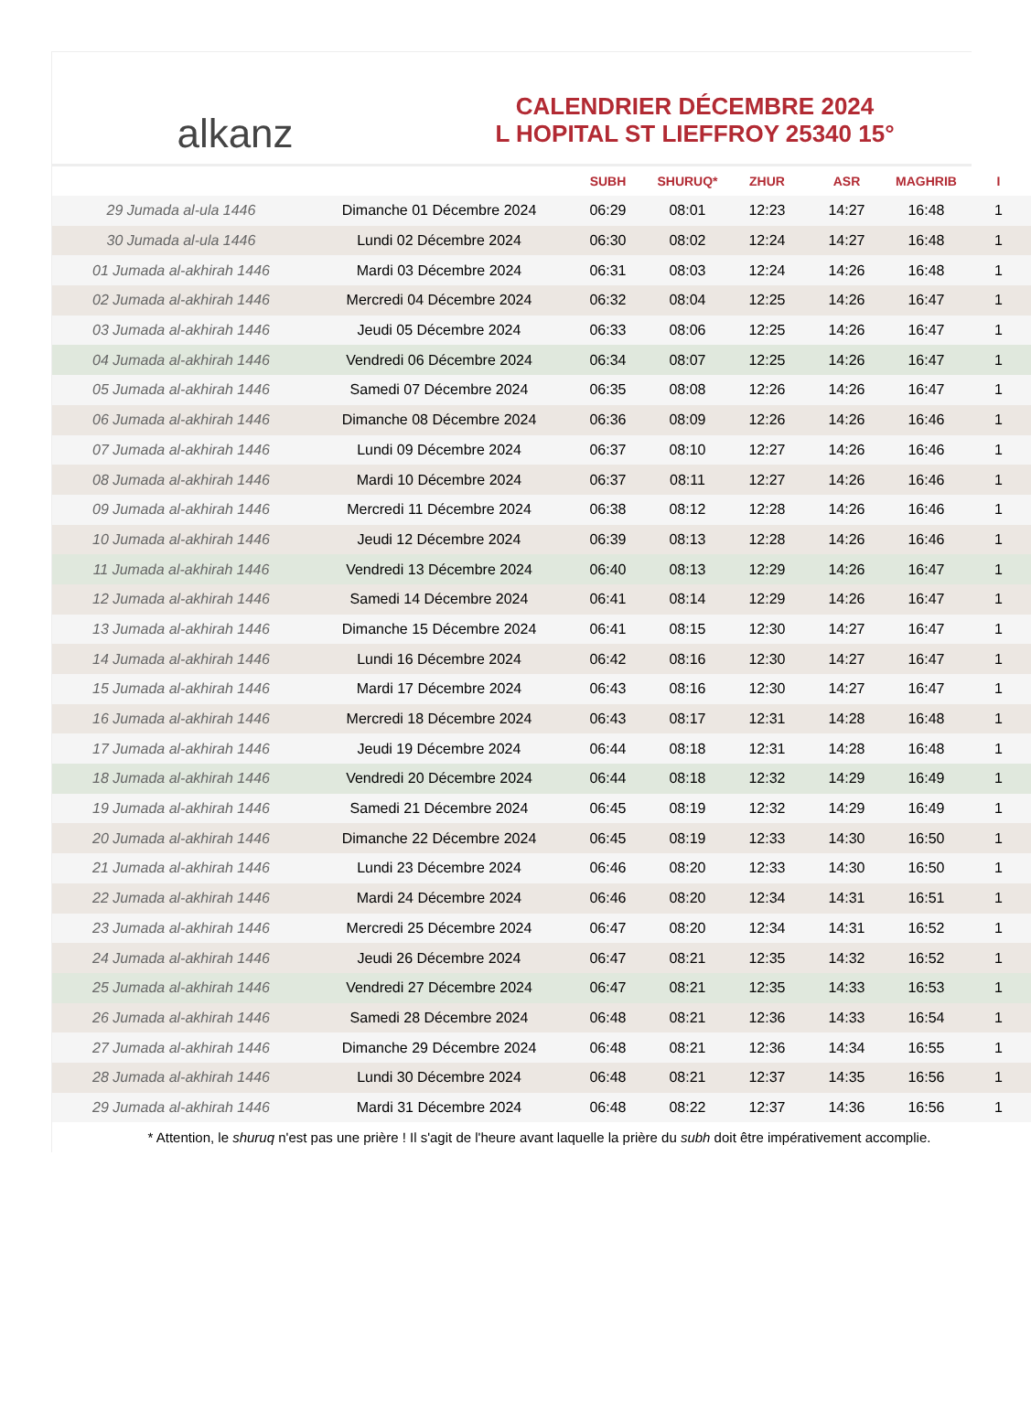alkanz
CALENDRIER DÉCEMBRE 2024
L HOPITAL ST LIEFFROY 25340 15°
| | | SUBH | SHURUQ* | ZHUR | ASR | MAGHRIB | I |
| --- | --- | --- | --- | --- | --- | --- | --- |
| 29 Jumada al-ula 1446 | Dimanche 01 Décembre 2024 | 06:29 | 08:01 | 12:23 | 14:27 | 16:48 | 1 |
| 30 Jumada al-ula 1446 | Lundi 02 Décembre 2024 | 06:30 | 08:02 | 12:24 | 14:27 | 16:48 | 1 |
| 01 Jumada al-akhirah 1446 | Mardi 03 Décembre 2024 | 06:31 | 08:03 | 12:24 | 14:26 | 16:48 | 1 |
| 02 Jumada al-akhirah 1446 | Mercredi 04 Décembre 2024 | 06:32 | 08:04 | 12:25 | 14:26 | 16:47 | 1 |
| 03 Jumada al-akhirah 1446 | Jeudi 05 Décembre 2024 | 06:33 | 08:06 | 12:25 | 14:26 | 16:47 | 1 |
| 04 Jumada al-akhirah 1446 | Vendredi 06 Décembre 2024 | 06:34 | 08:07 | 12:25 | 14:26 | 16:47 | 1 |
| 05 Jumada al-akhirah 1446 | Samedi 07 Décembre 2024 | 06:35 | 08:08 | 12:26 | 14:26 | 16:47 | 1 |
| 06 Jumada al-akhirah 1446 | Dimanche 08 Décembre 2024 | 06:36 | 08:09 | 12:26 | 14:26 | 16:46 | 1 |
| 07 Jumada al-akhirah 1446 | Lundi 09 Décembre 2024 | 06:37 | 08:10 | 12:27 | 14:26 | 16:46 | 1 |
| 08 Jumada al-akhirah 1446 | Mardi 10 Décembre 2024 | 06:37 | 08:11 | 12:27 | 14:26 | 16:46 | 1 |
| 09 Jumada al-akhirah 1446 | Mercredi 11 Décembre 2024 | 06:38 | 08:12 | 12:28 | 14:26 | 16:46 | 1 |
| 10 Jumada al-akhirah 1446 | Jeudi 12 Décembre 2024 | 06:39 | 08:13 | 12:28 | 14:26 | 16:46 | 1 |
| 11 Jumada al-akhirah 1446 | Vendredi 13 Décembre 2024 | 06:40 | 08:13 | 12:29 | 14:26 | 16:47 | 1 |
| 12 Jumada al-akhirah 1446 | Samedi 14 Décembre 2024 | 06:41 | 08:14 | 12:29 | 14:26 | 16:47 | 1 |
| 13 Jumada al-akhirah 1446 | Dimanche 15 Décembre 2024 | 06:41 | 08:15 | 12:30 | 14:27 | 16:47 | 1 |
| 14 Jumada al-akhirah 1446 | Lundi 16 Décembre 2024 | 06:42 | 08:16 | 12:30 | 14:27 | 16:47 | 1 |
| 15 Jumada al-akhirah 1446 | Mardi 17 Décembre 2024 | 06:43 | 08:16 | 12:30 | 14:27 | 16:47 | 1 |
| 16 Jumada al-akhirah 1446 | Mercredi 18 Décembre 2024 | 06:43 | 08:17 | 12:31 | 14:28 | 16:48 | 1 |
| 17 Jumada al-akhirah 1446 | Jeudi 19 Décembre 2024 | 06:44 | 08:18 | 12:31 | 14:28 | 16:48 | 1 |
| 18 Jumada al-akhirah 1446 | Vendredi 20 Décembre 2024 | 06:44 | 08:18 | 12:32 | 14:29 | 16:49 | 1 |
| 19 Jumada al-akhirah 1446 | Samedi 21 Décembre 2024 | 06:45 | 08:19 | 12:32 | 14:29 | 16:49 | 1 |
| 20 Jumada al-akhirah 1446 | Dimanche 22 Décembre 2024 | 06:45 | 08:19 | 12:33 | 14:30 | 16:50 | 1 |
| 21 Jumada al-akhirah 1446 | Lundi 23 Décembre 2024 | 06:46 | 08:20 | 12:33 | 14:30 | 16:50 | 1 |
| 22 Jumada al-akhirah 1446 | Mardi 24 Décembre 2024 | 06:46 | 08:20 | 12:34 | 14:31 | 16:51 | 1 |
| 23 Jumada al-akhirah 1446 | Mercredi 25 Décembre 2024 | 06:47 | 08:20 | 12:34 | 14:31 | 16:52 | 1 |
| 24 Jumada al-akhirah 1446 | Jeudi 26 Décembre 2024 | 06:47 | 08:21 | 12:35 | 14:32 | 16:52 | 1 |
| 25 Jumada al-akhirah 1446 | Vendredi 27 Décembre 2024 | 06:47 | 08:21 | 12:35 | 14:33 | 16:53 | 1 |
| 26 Jumada al-akhirah 1446 | Samedi 28 Décembre 2024 | 06:48 | 08:21 | 12:36 | 14:33 | 16:54 | 1 |
| 27 Jumada al-akhirah 1446 | Dimanche 29 Décembre 2024 | 06:48 | 08:21 | 12:36 | 14:34 | 16:55 | 1 |
| 28 Jumada al-akhirah 1446 | Lundi 30 Décembre 2024 | 06:48 | 08:21 | 12:37 | 14:35 | 16:56 | 1 |
| 29 Jumada al-akhirah 1446 | Mardi 31 Décembre 2024 | 06:48 | 08:22 | 12:37 | 14:36 | 16:56 | 1 |
* Attention, le shuruq n'est pas une prière ! Il s'agit de l'heure avant laquelle la prière du subh doit être impérativement accomplie.